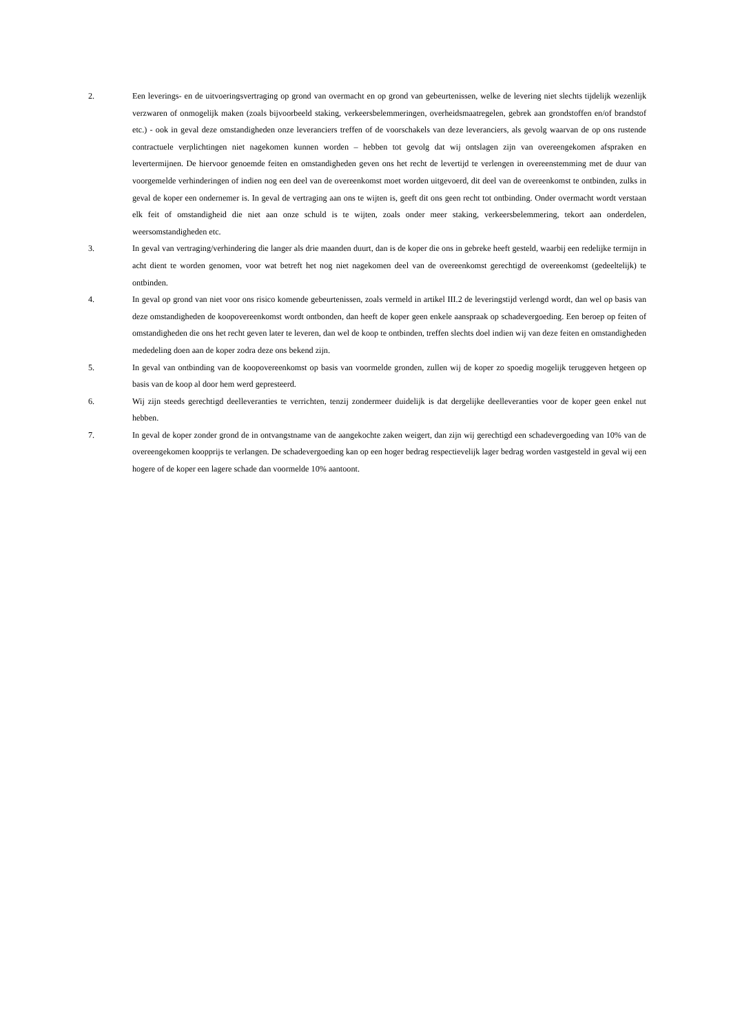2. Een leverings- en de uitvoeringsvertraging op grond van overmacht en op grond van gebeurtenissen, welke de levering niet slechts tijdelijk wezenlijk verzwaren of onmogelijk maken (zoals bijvoorbeeld staking, verkeersbelemmeringen, overheidsmaatregelen, gebrek aan grondstoffen en/of brandstof etc.) - ook in geval deze omstandigheden onze leveranciers treffen of de voorschakels van deze leveranciers, als gevolg waarvan de op ons rustende contractuele verplichtingen niet nagekomen kunnen worden – hebben tot gevolg dat wij ontslagen zijn van overeengekomen afspraken en levertermijnen. De hiervoor genoemde feiten en omstandigheden geven ons het recht de levertijd te verlengen in overeenstemming met de duur van voorgemelde verhinderingen of indien nog een deel van de overeenkomst moet worden uitgevoerd, dit deel van de overeenkomst te ontbinden, zulks in geval de koper een ondernemer is. In geval de vertraging aan ons te wijten is, geeft dit ons geen recht tot ontbinding. Onder overmacht wordt verstaan elk feit of omstandigheid die niet aan onze schuld is te wijten, zoals onder meer staking, verkeersbelemmering, tekort aan onderdelen, weersomstandigheden etc.
3. In geval van vertraging/verhindering die langer als drie maanden duurt, dan is de koper die ons in gebreke heeft gesteld, waarbij een redelijke termijn in acht dient te worden genomen, voor wat betreft het nog niet nagekomen deel van de overeenkomst gerechtigd de overeenkomst (gedeeltelijk) te ontbinden.
4. In geval op grond van niet voor ons risico komende gebeurtenissen, zoals vermeld in artikel III.2 de leveringstijd verlengd wordt, dan wel op basis van deze omstandigheden de koopovereenkomst wordt ontbonden, dan heeft de koper geen enkele aanspraak op schadevergoeding. Een beroep op feiten of omstandigheden die ons het recht geven later te leveren, dan wel de koop te ontbinden, treffen slechts doel indien wij van deze feiten en omstandigheden mededeling doen aan de koper zodra deze ons bekend zijn.
5. In geval van ontbinding van de koopovereenkomst op basis van voormelde gronden, zullen wij de koper zo spoedig mogelijk teruggeven hetgeen op basis van de koop al door hem werd gepresteerd.
6. Wij zijn steeds gerechtigd deelleveranties te verrichten, tenzij zondermeer duidelijk is dat dergelijke deelleveranties voor de koper geen enkel nut hebben.
7. In geval de koper zonder grond de in ontvangstname van de aangekochte zaken weigert, dan zijn wij gerechtigd een schadevergoeding van 10% van de overeengekomen koopprijs te verlangen. De schadevergoeding kan op een hoger bedrag respectievelijk lager bedrag worden vastgesteld in geval wij een hogere of de koper een lagere schade dan voormelde 10% aantoont.